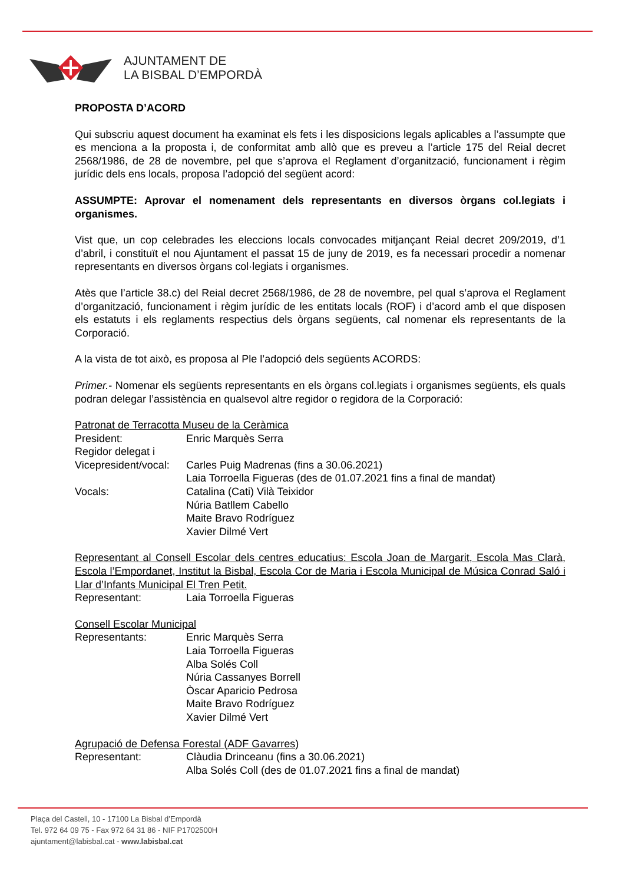AJUNTAMENT DE
LA BISBAL D’EMPORDÀ
PROPOSTA D’ACORD
Qui subscriu aquest document ha examinat els fets i les disposicions legals aplicables a l’assumpte que es menciona a la proposta i, de conformitat amb allò que es preveu a l’article 175 del Reial decret 2568/1986, de 28 de novembre, pel que s’aprova el Reglament d’organització, funcionament i règim jurídic dels ens locals, proposa l’adopció del següent acord:
ASSUMPTE: Aprovar el nomenament dels representants en diversos òrgans col.legiats i organismes.
Vist que, un cop celebrades les eleccions locals convocades mitjançant Reial decret 209/2019, d’1 d’abril, i constituït el nou Ajuntament el passat 15 de juny de 2019, es fa necessari procedir a nomenar representants en diversos òrgans col·legiats i organismes.
Atès que l’article 38.c) del Reial decret 2568/1986, de 28 de novembre, pel qual s’aprova el Reglament d’organització, funcionament i règim jurídic de les entitats locals (ROF) i d’acord amb el que disposen els estatuts i els reglaments respectius dels òrgans següents, cal nomenar els representants de la Corporació.
A la vista de tot això, es proposa al Ple l’adopció dels següents ACORDS:
Primer.- Nomenar els següents representants en els òrgans col.legiats i organismes següents, els quals podran delegar l’assistència en qualsevol altre regidor o regidora de la Corporació:
Patronat de Terracotta Museu de la Ceràmica
| President: | Enric Marquès Serra |
| Regidor delegat i | |
| Vicepresident/vocal: | Carles Puig Madrenas (fins a 30.06.2021) |
| | Laia Torroella Figueras (des de 01.07.2021 fins a final de mandat) |
| Vocals: | Catalina (Cati) Vilà Teixidor |
| | Núria Batllem Cabello |
| | Maite Bravo Rodríguez |
| | Xavier Dilmé Vert |
Representant al Consell Escolar dels centres educatius: Escola Joan de Margarit, Escola Mas Clarà, Escola l’Empordanet, Institut la Bisbal, Escola Cor de Maria i Escola Municipal de Música Conrad Saló i Llar d’Infants Municipal El Tren Petit.
| Representant: | Laia Torroella Figueras |
Consell Escolar Municipal
| Representants: | Enric Marquès Serra |
| | Laia Torroella Figueras |
| | Alba Solés Coll |
| | Núria Cassanyes Borrell |
| | Òscar Aparicio Pedrosa |
| | Maite Bravo Rodríguez |
| | Xavier Dilmé Vert |
Agrupació de Defensa Forestal (ADF Gavarres)
| Representant: | Clàudia Drinceanu (fins a 30.06.2021) |
| | Alba Solés Coll (des de 01.07.2021 fins a final de mandat) |
Plaça del Castell, 10 - 17100 La Bisbal d’Empordà
Tel. 972 64 09 75 - Fax 972 64 31 86 - NIF P1702500H
ajuntament@labisbal.cat - www.labisbal.cat